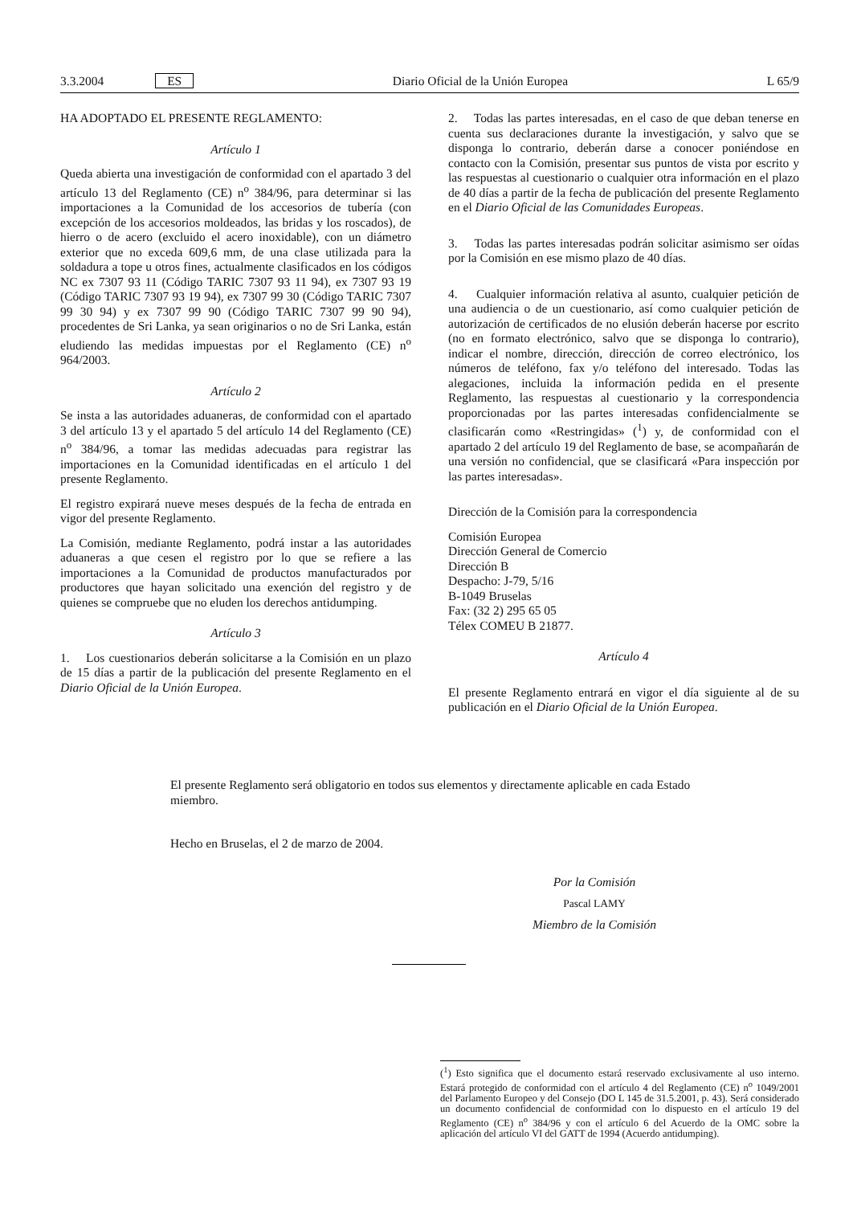3.3.2004 ES Diario Oficial de la Unión Europea L 65/9
HA ADOPTADO EL PRESENTE REGLAMENTO:
Artículo 1
Queda abierta una investigación de conformidad con el apartado 3 del artículo 13 del Reglamento (CE) n<sup>o</sup> 384/96, para determinar si las importaciones a la Comunidad de los accesorios de tubería (con excepción de los accesorios moldeados, las bridas y los roscados), de hierro o de acero (excluido el acero inoxidable), con un diámetro exterior que no exceda 609,6 mm, de una clase utilizada para la soldadura a tope u otros fines, actualmente clasificados en los códigos NC ex 7307 93 11 (Código TARIC 7307 93 11 94), ex 7307 93 19 (Código TARIC 7307 93 19 94), ex 7307 99 30 (Código TARIC 7307 99 30 94) y ex 7307 99 90 (Código TARIC 7307 99 90 94), procedentes de Sri Lanka, ya sean originarios o no de Sri Lanka, están eludiendo las medidas impuestas por el Reglamento (CE) n<sup>o</sup> 964/2003.
Artículo 2
Se insta a las autoridades aduaneras, de conformidad con el apartado 3 del artículo 13 y el apartado 5 del artículo 14 del Reglamento (CE) n<sup>o</sup> 384/96, a tomar las medidas adecuadas para registrar las importaciones en la Comunidad identificadas en el artículo 1 del presente Reglamento.
El registro expirará nueve meses después de la fecha de entrada en vigor del presente Reglamento.
La Comisión, mediante Reglamento, podrá instar a las autoridades aduaneras a que cesen el registro por lo que se refiere a las importaciones a la Comunidad de productos manufacturados por productores que hayan solicitado una exención del registro y de quienes se compruebe que no eluden los derechos antidumping.
Artículo 3
1. Los cuestionarios deberán solicitarse a la Comisión en un plazo de 15 días a partir de la publicación del presente Reglamento en el Diario Oficial de la Unión Europea.
2. Todas las partes interesadas, en el caso de que deban tenerse en cuenta sus declaraciones durante la investigación, y salvo que se disponga lo contrario, deberán darse a conocer poniéndose en contacto con la Comisión, presentar sus puntos de vista por escrito y las respuestas al cuestionario o cualquier otra información en el plazo de 40 días a partir de la fecha de publicación del presente Reglamento en el Diario Oficial de las Comunidades Europeas.
3. Todas las partes interesadas podrán solicitar asimismo ser oídas por la Comisión en ese mismo plazo de 40 días.
4. Cualquier información relativa al asunto, cualquier petición de una audiencia o de un cuestionario, así como cualquier petición de autorización de certificados de no elusión deberán hacerse por escrito (no en formato electrónico, salvo que se disponga lo contrario), indicar el nombre, dirección, dirección de correo electrónico, los números de teléfono, fax y/o teléfono del interesado. Todas las alegaciones, incluida la información pedida en el presente Reglamento, las respuestas al cuestionario y la correspondencia proporcionadas por las partes interesadas confidencialmente se clasificarán como «Restringidas» (<sup>1</sup>) y, de conformidad con el apartado 2 del artículo 19 del Reglamento de base, se acompañarán de una versión no confidencial, que se clasificará «Para inspección por las partes interesadas».
Dirección de la Comisión para la correspondencia
Comisión Europea
Dirección General de Comercio
Dirección B
Despacho: J-79, 5/16
B-1049 Bruselas
Fax: (32 2) 295 65 05
Télex COMEU B 21877.
Artículo 4
El presente Reglamento entrará en vigor el día siguiente al de su publicación en el Diario Oficial de la Unión Europea.
El presente Reglamento será obligatorio en todos sus elementos y directamente aplicable en cada Estado miembro.
Hecho en Bruselas, el 2 de marzo de 2004.
Por la Comisión
Pascal LAMY
Miembro de la Comisión
(<sup>1</sup>) Esto significa que el documento estará reservado exclusivamente al uso interno. Estará protegido de conformidad con el artículo 4 del Reglamento (CE) n<sup>o</sup> 1049/2001 del Parlamento Europeo y del Consejo (DO L 145 de 31.5.2001, p. 43). Será considerado un documento confidencial de conformidad con lo dispuesto en el artículo 19 del Reglamento (CE) n<sup>o</sup> 384/96 y con el artículo 6 del Acuerdo de la OMC sobre la aplicación del artículo VI del GATT de 1994 (Acuerdo antidumping).